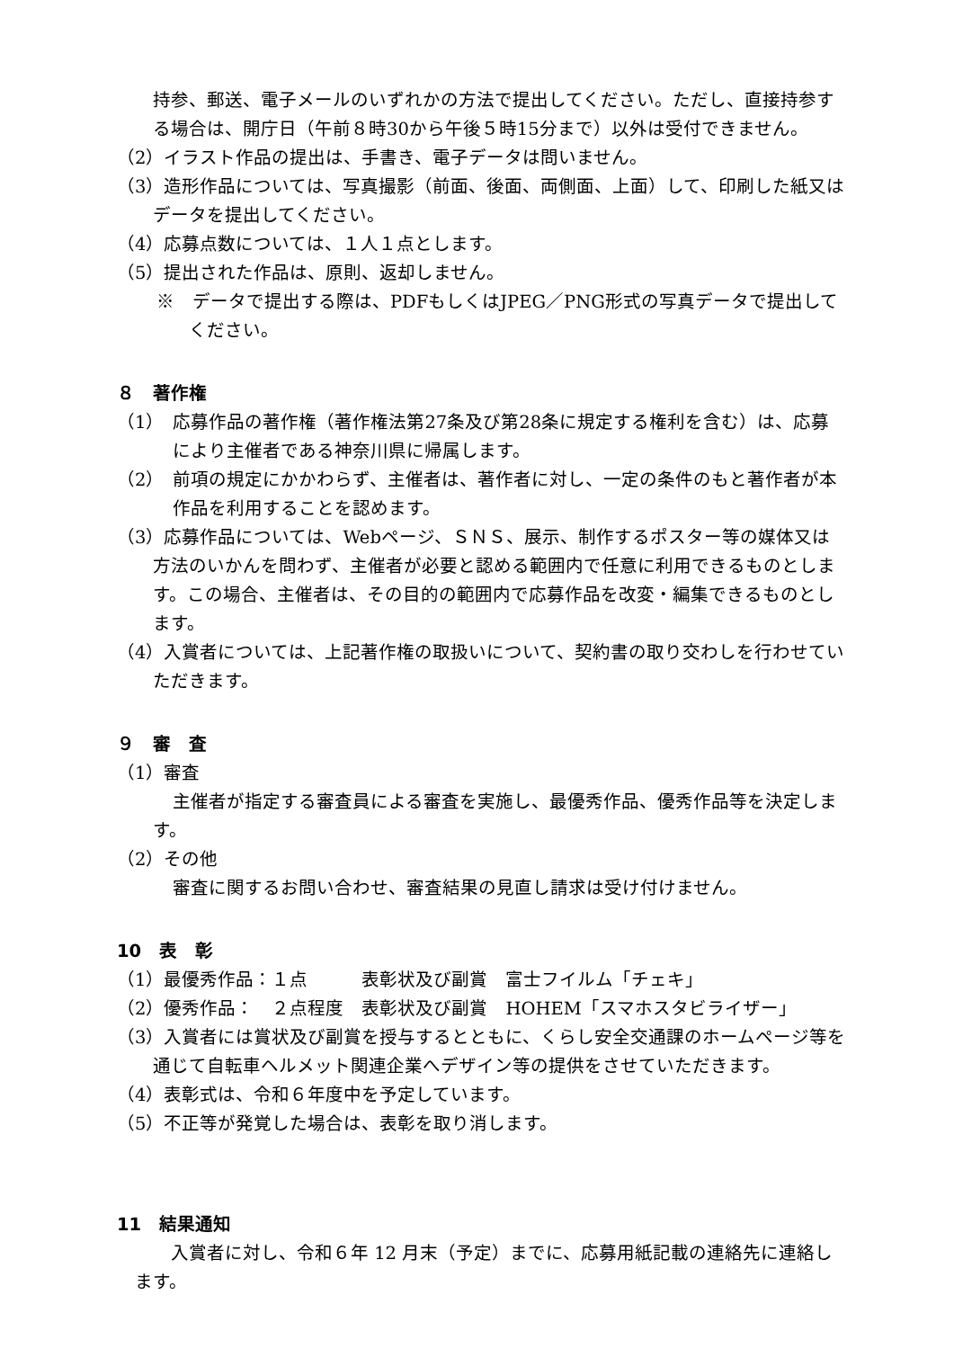持参、郵送、電子メールのいずれかの方法で提出してください。ただし、直接持参する場合は、開庁日（午前８時30から午後５時15分まで）以外は受付できません。
（2）イラスト作品の提出は、手書き、電子データは問いません。
（3）造形作品については、写真撮影（前面、後面、両側面、上面）して、印刷した紙又はデータを提出してください。
（4）応募点数については、１人１点とします。
（5）提出された作品は、原則、返却しません。
※　データで提出する際は、PDFもしくはJPEG／PNG形式の写真データで提出してください。
８　著作権
（1）　応募作品の著作権（著作権法第27条及び第28条に規定する権利を含む）は、応募により主催者である神奈川県に帰属します。
（2）　前項の規定にかかわらず、主催者は、著作者に対し、一定の条件のもと著作者が本作品を利用することを認めます。
（3）応募作品については、Webページ、ＳＮＳ、展示、制作するポスター等の媒体又は方法のいかんを問わず、主催者が必要と認める範囲内で任意に利用できるものとします。この場合、主催者は、その目的の範囲内で応募作品を改変・編集できるものとします。
（4）入賞者については、上記著作権の取扱いについて、契約書の取り交わしを行わせていただきます。
９　審　査
（1）審査
主催者が指定する審査員による審査を実施し、最優秀作品、優秀作品等を決定します。
（2）その他
審査に関するお問い合わせ、審査結果の見直し請求は受け付けません。
10　表　彰
（1）最優秀作品：１点　　　表彰状及び副賞　富士フイルム「チェキ」
（2）優秀作品：　２点程度　表彰状及び副賞　HOHEM「スマホスタビライザー」
（3）入賞者には賞状及び副賞を授与するとともに、くらし安全交通課のホームページ等を通じて自転車ヘルメット関連企業へデザイン等の提供をさせていただきます。
（4）表彰式は、令和６年度中を予定しています。
（5）不正等が発覚した場合は、表彰を取り消します。
11　結果通知
入賞者に対し、令和６年 12 月末（予定）までに、応募用紙記載の連絡先に連絡します。